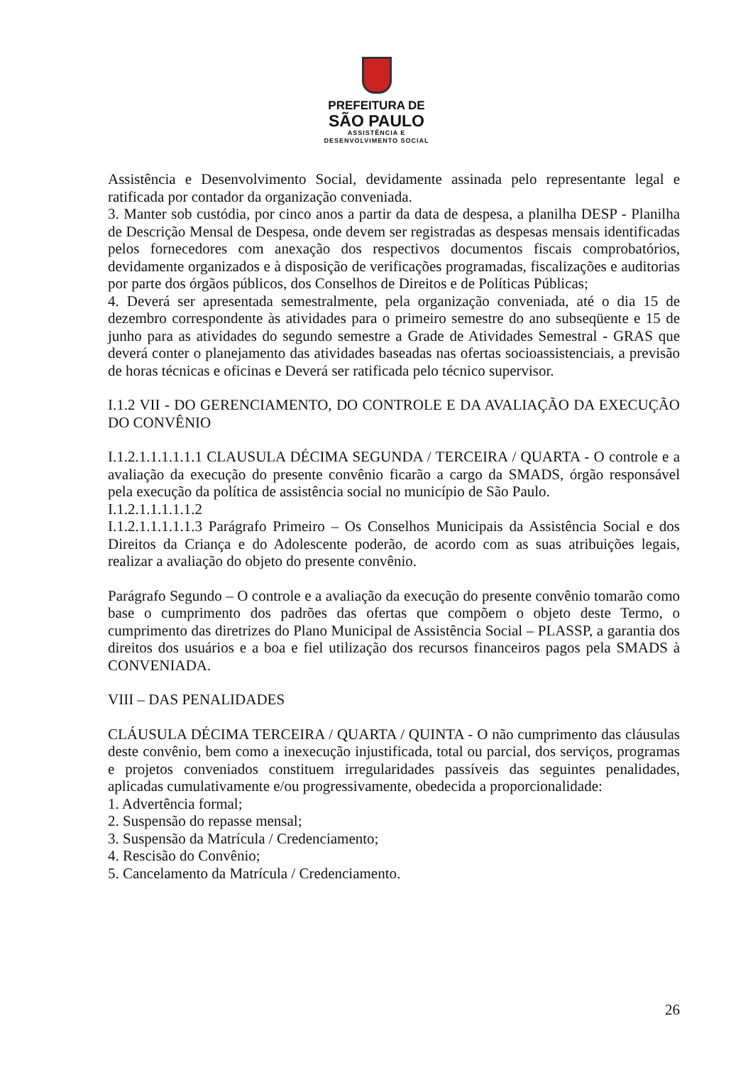PREFEITURA DE
SÃO PAULO
ASSISTÊNCIA E
DESENVOLVIMENTO SOCIAL
Assistência e Desenvolvimento Social, devidamente assinada pelo representante legal e ratificada por contador da organização conveniada.
3. Manter sob custódia, por cinco anos a partir da data de despesa, a planilha DESP - Planilha de Descrição Mensal de Despesa, onde devem ser registradas as despesas mensais identificadas pelos fornecedores com anexação dos respectivos documentos fiscais comprobatórios, devidamente organizados e à disposição de verificações programadas, fiscalizações e auditorias por parte dos órgãos públicos, dos Conselhos de Direitos e de Políticas Públicas;
4. Deverá ser apresentada semestralmente, pela organização conveniada, até o dia 15 de dezembro correspondente às atividades para o primeiro semestre do ano subseqüente e 15 de junho para as atividades do segundo semestre a Grade de Atividades Semestral - GRAS que deverá conter o planejamento das atividades baseadas nas ofertas socioassistenciais, a previsão de horas técnicas e oficinas e Deverá ser ratificada pelo técnico supervisor.
I.1.2 VII - DO GERENCIAMENTO, DO CONTROLE E DA AVALIAÇÃO DA EXECUÇÃO DO CONVÊNIO
I.1.2.1.1.1.1.1.1 CLAUSULA DÉCIMA SEGUNDA / TERCEIRA / QUARTA - O controle e a avaliação da execução do presente convênio ficarão a cargo da SMADS, órgão responsável pela execução da política de assistência social no município de São Paulo.
I.1.2.1.1.1.1.1.2
I.1.2.1.1.1.1.1.3 Parágrafo Primeiro – Os Conselhos Municipais da Assistência Social e dos Direitos da Criança e do Adolescente poderão, de acordo com as suas atribuições legais, realizar a avaliação do objeto do presente convênio.
Parágrafo Segundo – O controle e a avaliação da execução do presente convênio tomarão como base o cumprimento dos padrões das ofertas que compõem o objeto deste Termo, o cumprimento das diretrizes do Plano Municipal de Assistência Social – PLASSP, a garantia dos direitos dos usuários e a boa e fiel utilização dos recursos financeiros pagos pela SMADS à CONVENIADA.
VIII – DAS PENALIDADES
CLÁUSULA DÉCIMA TERCEIRA / QUARTA / QUINTA - O não cumprimento das cláusulas deste convênio, bem como a inexecução injustificada, total ou parcial, dos serviços, programas e projetos conveniados constituem irregularidades passíveis das seguintes penalidades, aplicadas cumulativamente e/ou progressivamente, obedecida a proporcionalidade:
1. Advertência formal;
2. Suspensão do repasse mensal;
3. Suspensão da Matrícula / Credenciamento;
4. Rescisão do Convênio;
5. Cancelamento da Matrícula / Credenciamento.
26